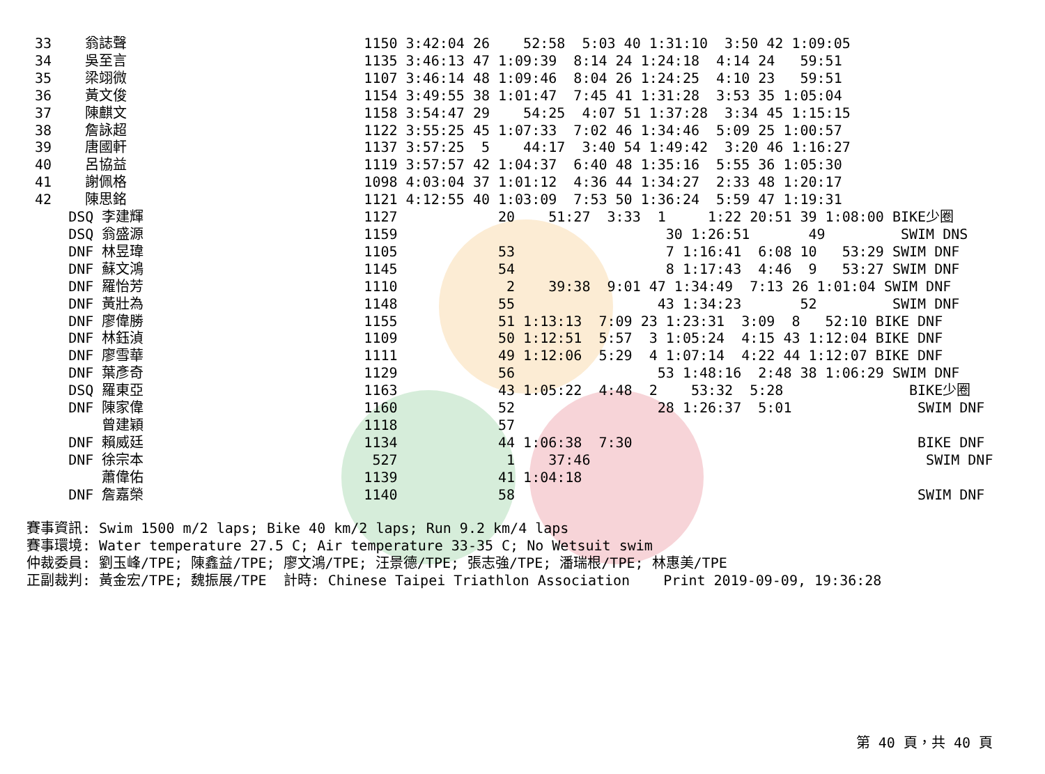| 33 | 翁誌聲 | | 1150 3:42:04 26 52:58 5:03 40 1:31:10 3:50 42 1:09:05 |
| 34 | 吳至言 | | 1135 3:46:13 47 1:09:39 8:14 24 1:24:18 4:14 24 59:51 |
| 35 | 梁翊微 | | 1107 3:46:14 48 1:09:46 8:04 26 1:24:25 4:10 23 59:51 |
| 36 | 黃文俊 | | 1154 3:49:55 38 1:01:47 7:45 41 1:31:28 3:53 35 1:05:04 |
| 37 | 陳麒文 | | 1158 3:54:47 29 54:25 4:07 51 1:37:28 3:34 45 1:15:15 |
| 38 | 詹詠超 | | 1122 3:55:25 45 1:07:33 7:02 46 1:34:46 5:09 25 1:00:57 |
| 39 | 唐國軒 | | 1137 3:57:25 5 44:17 3:40 54 1:49:42 3:20 46 1:16:27 |
| 40 | 呂協益 | | 1119 3:57:57 42 1:04:37 6:40 48 1:35:16 5:55 36 1:05:30 |
| 41 | 謝佩格 | | 1098 4:03:04 37 1:01:12 4:36 44 1:34:27 2:33 48 1:20:17 |
| 42 | 陳思銘 | | 1121 4:12:55 40 1:03:09 7:53 50 1:36:24 5:59 47 1:19:31 |
| | DSQ 李建輝 | | 1127 20 51:27 3:33 1 1:22 20:51 39 1:08:00 BIKE少圈 |
| | DSQ 翁盛源 | | 1159 30 1:26:51 49 SWIM DNS |
| | DNF 林昱瑋 | | 1105 53 7 1:16:41 6:08 10 53:29 SWIM DNF |
| | DNF 蘇文鴻 | | 1145 54 8 1:17:43 4:46 9 53:27 SWIM DNF |
| | DNF 羅怡芳 | | 1110 2 39:38 9:01 47 1:34:49 7:13 26 1:01:04 SWIM DNF |
| | DNF 黃壯為 | | 1148 55 43 1:34:23 52 SWIM DNF |
| | DNF 廖偉勝 | | 1155 51 1:13:13 7:09 23 1:23:31 3:09 8 52:10 BIKE DNF |
| | DNF 林鈺湞 | | 1109 50 1:12:51 5:57 3 1:05:24 4:15 43 1:12:04 BIKE DNF |
| | DNF 廖雪華 | | 1111 49 1:12:06 5:29 4 1:07:14 4:22 44 1:12:07 BIKE DNF |
| | DNF 葉彥奇 | | 1129 56 53 1:48:16 2:48 38 1:06:29 SWIM DNF |
| | DSQ 羅東亞 | | 1163 43 1:05:22 4:48 2 53:32 5:28 BIKE少圈 |
| | DNF 陳家偉 | | 1160 52 28 1:26:37 5:01 SWIM DNF |
| | 曾建穎 | | 1118 57 |
| | DNF 賴威廷 | | 1134 44 1:06:38 7:30 BIKE DNF |
| | DNF 徐宗本 | | 527 1 37:46 SWIM DNF |
| | 蕭偉佑 | | 1139 41 1:04:18 |
| | DNF 詹嘉榮 | | 1140 58 SWIM DNF |
賽事資訊: Swim 1500 m/2 laps; Bike 40 km/2 laps; Run 9.2 km/4 laps 賽事環境: Water temperature 27.5 C; Air temperature 33-35 C; No Wetsuit swim 仲裁委員: 劉玉峰/TPE; 陳鑫益/TPE; 廖文鴻/TPE; 汪景德/TPE; 張志強/TPE; 潘瑞根/TPE; 林惠美/TPE 正副裁判: 黃金宏/TPE; 魏振展/TPE 計時: Chinese Taipei Triathlon Association Print 2019-09-09, 19:36:28
第 40 頁，共 40 頁